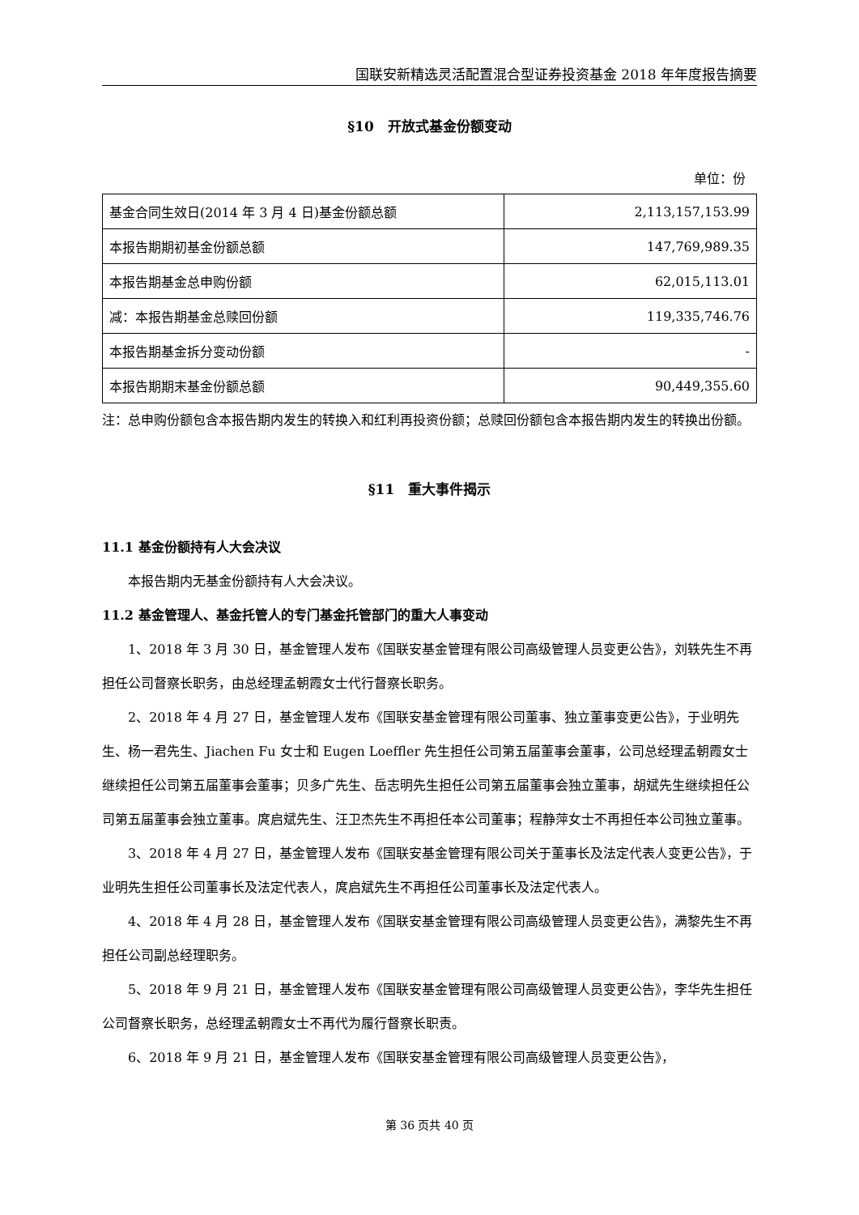国联安新精选灵活配置混合型证券投资基金 2018 年年度报告摘要
§10　开放式基金份额变动
单位：份
| 基金合同生效日(2014 年 3 月 4 日)基金份额总额 | 2,113,157,153.99 |
| 本报告期期初基金份额总额 | 147,769,989.35 |
| 本报告期基金总申购份额 | 62,015,113.01 |
| 减：本报告期基金总赎回份额 | 119,335,746.76 |
| 本报告期基金拆分变动份额 | - |
| 本报告期期末基金份额总额 | 90,449,355.60 |
注：总申购份额包含本报告期内发生的转换入和红利再投资份额；总赎回份额包含本报告期内发生的转换出份额。
§11　重大事件揭示
11.1 基金份额持有人大会决议
本报告期内无基金份额持有人大会决议。
11.2 基金管理人、基金托管人的专门基金托管部门的重大人事变动
1、2018 年 3 月 30 日，基金管理人发布《国联安基金管理有限公司高级管理人员变更公告》，刘轶先生不再担任公司督察长职务，由总经理孟朝霞女士代行督察长职务。
2、2018 年 4 月 27 日，基金管理人发布《国联安基金管理有限公司董事、独立董事变更公告》，于业明先生、杨一君先生、Jiachen Fu 女士和 Eugen Loeffler 先生担任公司第五届董事会董事，公司总经理孟朝霞女士继续担任公司第五届董事会董事；贝多广先生、岳志明先生担任公司第五届董事会独立董事，胡斌先生继续担任公司第五届董事会独立董事。庹启斌先生、汪卫杰先生不再担任本公司董事；程静萍女士不再担任本公司独立董事。
3、2018 年 4 月 27 日，基金管理人发布《国联安基金管理有限公司关于董事长及法定代表人变更公告》，于业明先生担任公司董事长及法定代表人，庹启斌先生不再担任公司董事长及法定代表人。
4、2018 年 4 月 28 日，基金管理人发布《国联安基金管理有限公司高级管理人员变更公告》，满黎先生不再担任公司副总经理职务。
5、2018 年 9 月 21 日，基金管理人发布《国联安基金管理有限公司高级管理人员变更公告》，李华先生担任公司督察长职务，总经理孟朝霞女士不再代为履行督察长职责。
6、2018 年 9 月 21 日，基金管理人发布《国联安基金管理有限公司高级管理人员变更公告》，
第 36 页共 40 页